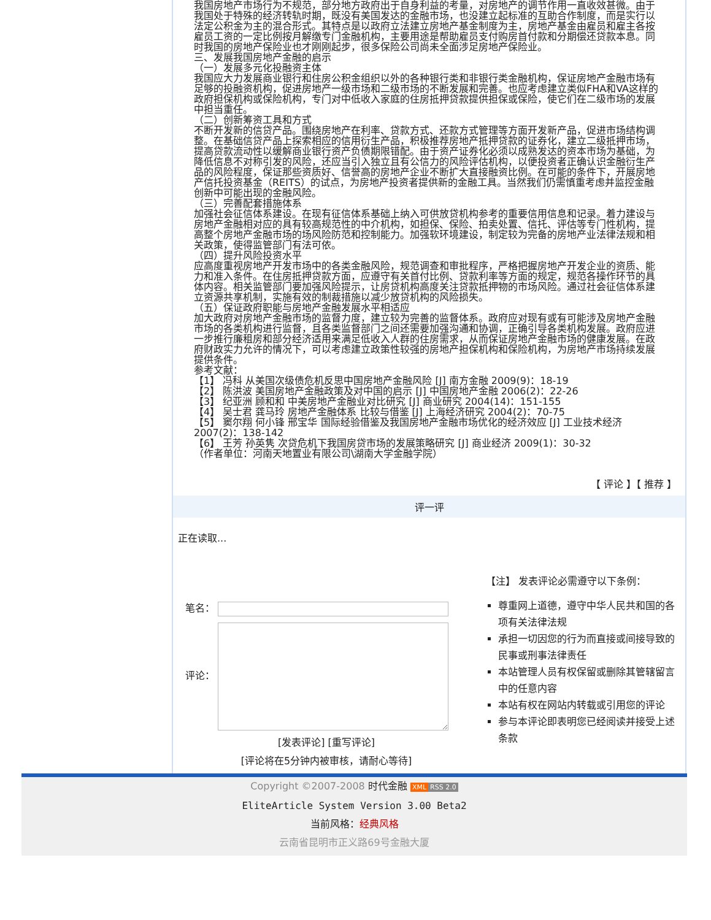我国房地产市场行为不规范，部分地方政府出于自身利益的考量，对房地产的调节作用一直收效甚微。由于我国处于特殊的经济转轨时期，既没有美国发达的金融市场，也没建立起标准的互助合作制度，而是实行以法定公积金为主的混合形式。其特点是以政府立法建立房地产基金制度为主，房地产基金由雇员和雇主各按雇员工资的一定比例按月解缴专门金融机构，主要用途是帮助雇员支付购房首付款和分期偿还贷款本息。同时我国的房地产保险业也才刚刚起步，很多保险公司尚未全面涉足房地产保险业。
三、发展我国房地产金融的启示
（一）发展多元化投融资主体
我国应大力发展商业银行和住房公积金组织以外的各种银行类和非银行类金融机构，保证房地产金融市场有足够的投融资机构，促进房地产一级市场和二级市场的不断发展和完善。也应考虑建立类似FHA和VA这样的政府担保机构或保险机构，专门对中低收入家庭的住房抵押贷款提供担保或保险，使它们在二级市场的发展中担当重任。
（二）创新筹资工具和方式
不断开发新的信贷产品。围绕房地产在利率、贷款方式、还款方式管理等方面开发新产品，促进市场结构调整。在基础信贷产品上探索相应的信用衍生产品，积极推荐房地产抵押贷款的证券化，建立二级抵押市场，提高贷款流动性以缓解商业银行资产负债期限错配。由于资产证券化必须以成熟发达的资本市场为基础，为降低信息不对称引发的风险，还应当引入独立且有公信力的风险评估机构，以便投资者正确认识金融衍生产品的风险程度，保证那些资质好、信誉高的房地产企业不断扩大直接融资比例。在可能的条件下，开展房地产信托投资基金（REITS）的试点，为房地产投资者提供新的金融工具。当然我们仍需慎重考虑并监控金融创新中可能出现的金融风险。
（三）完善配套措施体系
加强社会征信体系建设。在现有征信体系基础上纳入可供放贷机构参考的重要信用信息和记录。着力建设与房地产金融相对应的具有较高规范性的中介机构，如担保、保险、拍卖处置、信托、评估等专门性机构，提高整个房地产金融市场的场风险防范和控制能力。加强软环境建设，制定较为完备的房地产业法律法规和相关政策，使得监管部门有法可依。
（四）提升风险投资水平
应高度重视房地产开发市场中的各类金融风险，规范调查和审批程序，严格把握房地产开发企业的资质、能力和准入条件。在住房抵押贷款方面，应遵守有关首付比例、贷款利率等方面的规定，规范各操作环节的具体内容。相关监管部门要加强风险提示，让房贷机构高度关注贷款抵押物的市场风险。通过社会征信体系建立资源共享机制，实施有效的制裁措施以减少放贷机构的风险损失。
（五）保证政府职能与房地产金融发展水平相适应
加大政府对房地产金融市场的监督力度，建立较为完善的监督体系。政府应对现有或有可能涉及房地产金融市场的各类机构进行监督，且各类监督部门之间还需要加强沟通和协调，正确引导各类机构发展。政府应进一步推行廉租房和部分经济适用来满足低收入人群的住房需求，从而保证房地产金融市场的健康发展。在政府财政实力允许的情况下，可以考虑建立政策性较强的房地产担保机构和保险机构，为房地产市场持续发展提供条件。
参考文献：
【1】 冯科 从美国次级债危机反思中国房地产金融风险 [J] 南方金融 2009(9)：18-19
【2】 陈洪波 美国房地产金融政策及对中国的启示 [J] 中国房地产金融 2006(2)：22-26
【3】 纪亚洲 顾和和 中美房地产金融业对比研究 [J] 商业研究 2004(14)：151-155
【4】 吴士君 龚马玲 房地产金融体系 比较与借鉴 [J] 上海经济研究 2004(2)：70-75
【5】 窦尔翔 何小锋 邢宝华 国际经验借鉴及我国房地产金融市场优化的经济效应 [J] 工业技术经济 2007(2)：138-142
【6】 王芳 孙英隽 次贷危机下我国房贷市场的发展策略研究 [J] 商业经济 2009(1)：30-32
（作者单位：河南天地置业有限公司\湖南大学金融学院）
【 评论 】【 推荐 】
评一评
正在读取...
笔名：
评论：
[发表评论] [重写评论]
[评论将在5分钟内被审核，请耐心等待]
【注】 发表评论必需遵守以下条例：
尊重网上道德，遵守中华人民共和国的各项有关法律法规
承担一切因您的行为而直接或间接导致的民事或刑事法律责任
本站管理人员有权保留或删除其管辖留言中的任意内容
本站有权在网站内转载或引用您的评论
参与本评论即表明您已经阅读并接受上述条款
Copyright ©2007-2008 时代金融 XML RSS 2.0
EliteArticle System Version 3.00 Beta2
当前风格：经典风格
云南省昆明市正义路69号金融大厦